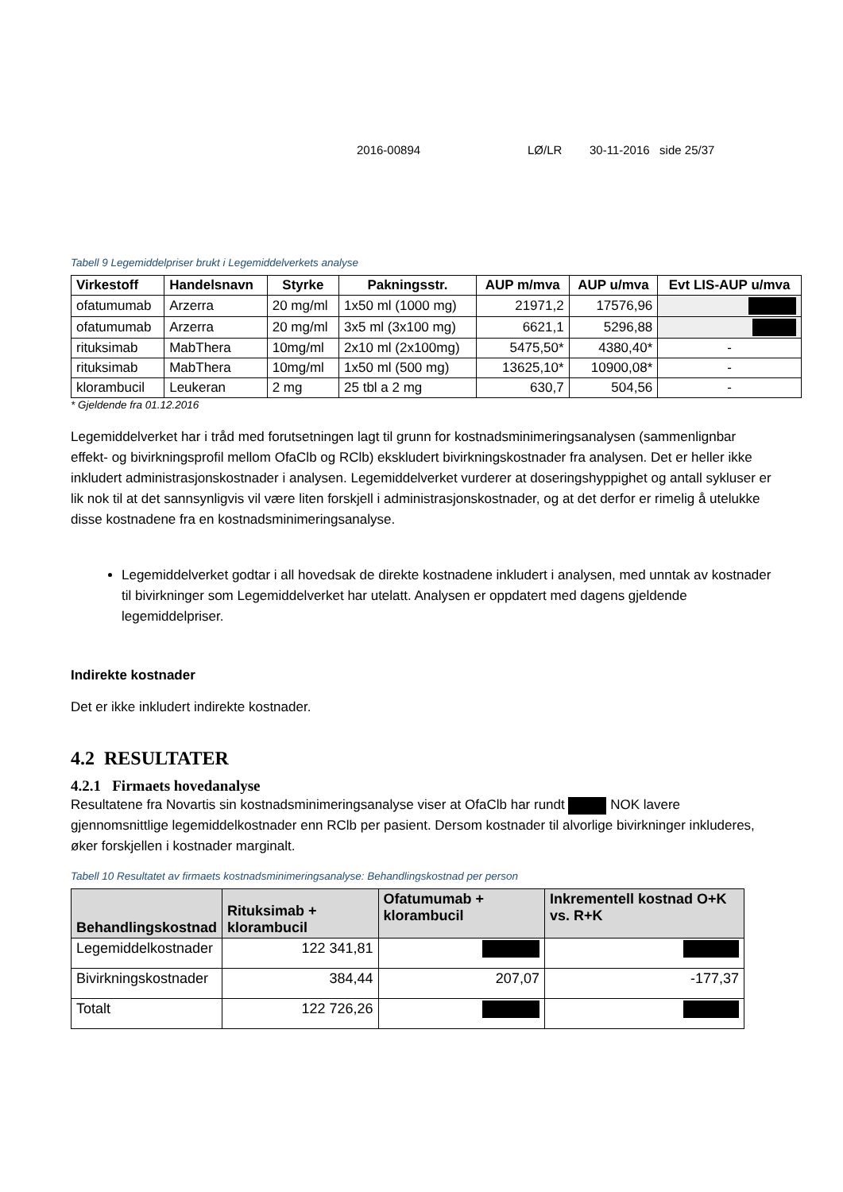2016-00894 LØ/LR 30-11-2016 side 25/37
Tabell 9 Legemiddelpriser brukt i Legemiddelverkets analyse
| Virkestoff | Handelsnavn | Styrke | Pakningsstr. | AUP m/mva | AUP u/mva | Evt LIS-AUP u/mva |
| --- | --- | --- | --- | --- | --- | --- |
| ofatumumab | Arzerra | 20 mg/ml | 1x50 ml (1000 mg) | 21971,2 | 17576,96 | |
| ofatumumab | Arzerra | 20 mg/ml | 3x5 ml (3x100 mg) | 6621,1 | 5296,88 | |
| rituksimab | MabThera | 10mg/ml | 2x10 ml (2x100mg) | 5475,50* | 4380,40* | - |
| rituksimab | MabThera | 10mg/ml | 1x50 ml (500 mg) | 13625,10* | 10900,08* | - |
| klorambucil | Leukeran | 2 mg | 25 tbl a 2 mg | 630,7 | 504,56 | - |
* Gjeldende fra 01.12.2016
Legemiddelverket har i tråd med forutsetningen lagt til grunn for kostnadsminimeringsanalysen (sammenlignbar effekt- og bivirkningsprofil mellom OfaClb og RClb) ekskludert bivirkningskostnader fra analysen. Det er heller ikke inkludert administrasjonskostnader i analysen. Legemiddelverket vurderer at doseringshyppighet og antall sykluser er lik nok til at det sannsynligvis vil være liten forskjell i administrasjonskostnader, og at det derfor er rimelig å utelukke disse kostnadene fra en kostnadsminimeringsanalyse.
Legemiddelverket godtar i all hovedsak de direkte kostnadene inkludert i analysen, med unntak av kostnader til bivirkninger som Legemiddelverket har utelatt. Analysen er oppdatert med dagens gjeldende legemiddelpriser.
Indirekte kostnader
Det er ikke inkludert indirekte kostnader.
4.2 RESULTATER
4.2.1 Firmaets hovedanalyse
Resultatene fra Novartis sin kostnadsminimeringsanalyse viser at OfaClb har rundt NOK lavere gjennomsnittlige legemiddelkostnader enn RClb per pasient. Dersom kostnader til alvorlige bivirkninger inkluderes, øker forskjellen i kostnader marginalt.
Tabell 10 Resultatet av firmaets kostnadsminimeringsanalyse: Behandlingskostnad per person
| Behandlingskostnad | Rituksimab + klorambucil | Ofatumumab + klorambucil | Inkrementell kostnad O+K vs. R+K |
| --- | --- | --- | --- |
| Legemiddelkostnader | 122 341,81 | | |
| Bivirkningskostnader | 384,44 | 207,07 | -177,37 |
| Totalt | 122 726,26 | | |